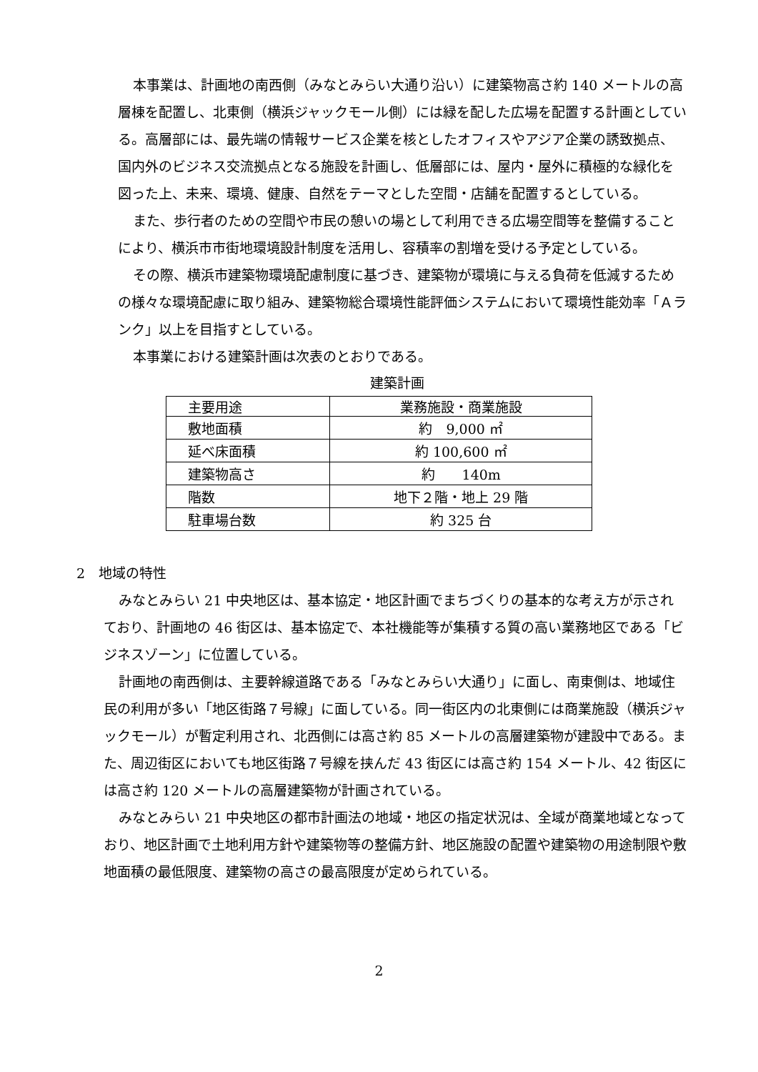本事業は、計画地の南西側（みなとみらい大通り沿い）に建築物高さ約 140 メートルの高層棟を配置し、北東側（横浜ジャックモール側）には緑を配した広場を配置する計画としている。高層部には、最先端の情報サービス企業を核としたオフィスやアジア企業の誘致拠点、国内外のビジネス交流拠点となる施設を計画し、低層部には、屋内・屋外に積極的な緑化を図った上、未来、環境、健康、自然をテーマとした空間・店舗を配置するとしている。
また、歩行者のための空間や市民の憩いの場として利用できる広場空間等を整備することにより、横浜市市街地環境設計制度を活用し、容積率の割増を受ける予定としている。
その際、横浜市建築物環境配慮制度に基づき、建築物が環境に与える負荷を低減するための様々な環境配慮に取り組み、建築物総合環境性能評価システムにおいて環境性能効率「Ａランク」以上を目指すとしている。
本事業における建築計画は次表のとおりである。
建築計画
| 主要用途 | 業務施設・商業施設 |
| 敷地面積 | 約 9,000 ㎡ |
| 延べ床面積 | 約 100,600 ㎡ |
| 建築物高さ | 約 140m |
| 階数 | 地下２階・地上 29 階 |
| 駐車場台数 | 約 325 台 |
2　地域の特性
みなとみらい 21 中央地区は、基本協定・地区計画でまちづくりの基本的な考え方が示されており、計画地の 46 街区は、基本協定で、本社機能等が集積する質の高い業務地区である「ビジネスゾーン」に位置している。
計画地の南西側は、主要幹線道路である「みなとみらい大通り」に面し、南東側は、地域住民の利用が多い「地区街路７号線」に面している。同一街区内の北東側には商業施設（横浜ジャックモール）が暫定利用され、北西側には高さ約 85 メートルの高層建築物が建設中である。また、周辺街区においても地区街路７号線を挟んだ 43 街区には高さ約 154 メートル、42 街区には高さ約 120 メートルの高層建築物が計画されている。
みなとみらい 21 中央地区の都市計画法の地域・地区の指定状況は、全域が商業地域となっており、地区計画で土地利用方針や建築物等の整備方針、地区施設の配置や建築物の用途制限や敷地面積の最低限度、建築物の高さの最高限度が定められている。
2